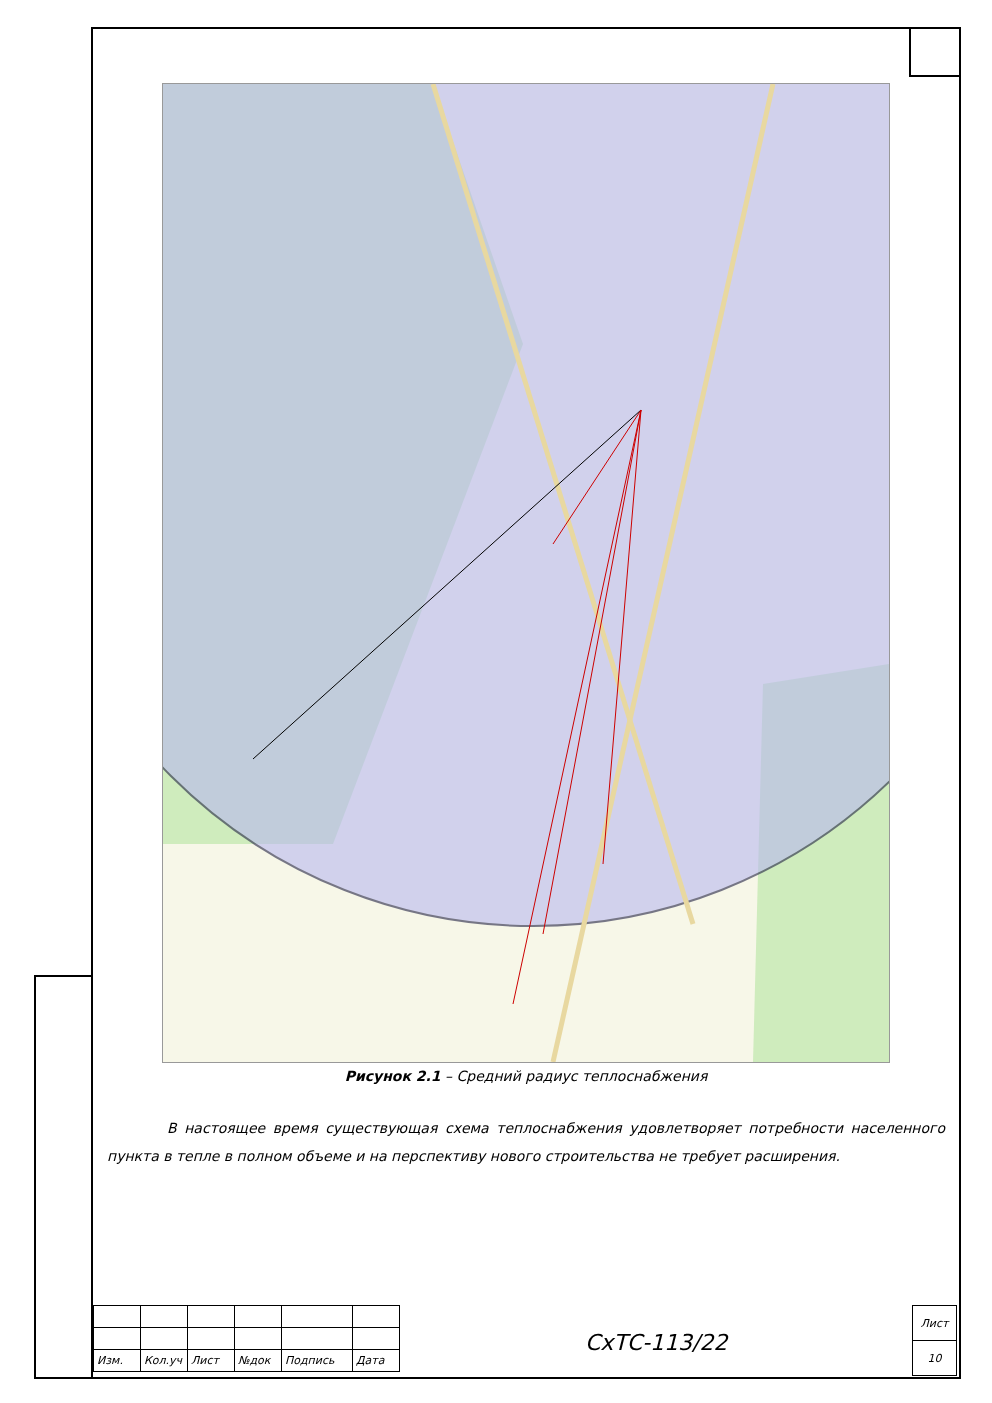Рисунок 2.1 – Средний радиус теплоснабжения
В настоящее время существующая схема теплоснабжения удовлетворяет потребности населенного пункта в тепле в полном объеме и на перспективу нового строительства не требует расширения.
| Изм. | Кол.уч | Лист | №док | Подпись | Дата |
СхТС-113/22
| Лист |
| 10 |